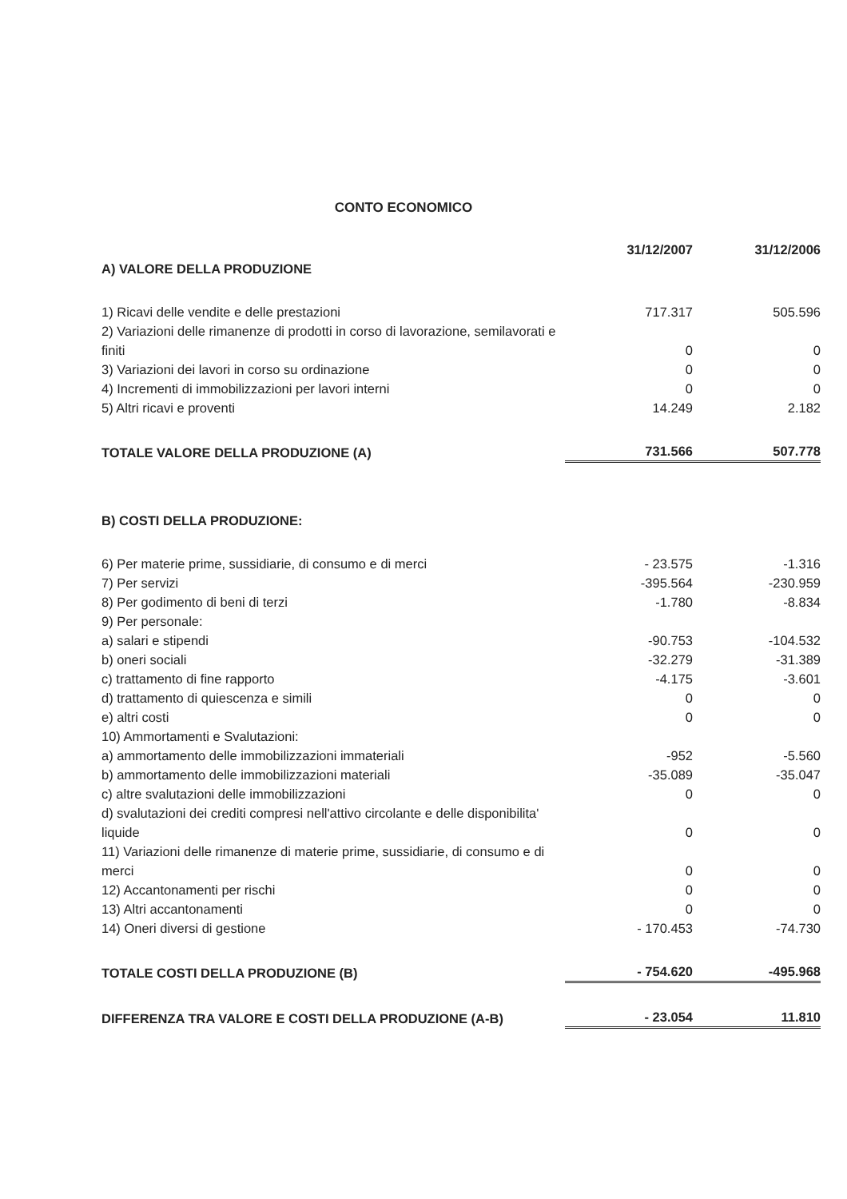CONTO ECONOMICO
| | 31/12/2007 | 31/12/2006 |
| --- | --- | --- |
| A) VALORE DELLA PRODUZIONE | | |
| 1) Ricavi delle vendite e delle prestazioni | 717.317 | 505.596 |
| 2) Variazioni delle rimanenze di prodotti in corso di lavorazione, semilavorati e finiti | 0 | 0 |
| 3) Variazioni dei lavori in corso su ordinazione | 0 | 0 |
| 4) Incrementi di immobilizzazioni per lavori interni | 0 | 0 |
| 5) Altri ricavi e proventi | 14.249 | 2.182 |
| TOTALE VALORE DELLA PRODUZIONE (A) | 731.566 | 507.778 |
| B) COSTI DELLA PRODUZIONE: | | |
| 6) Per materie prime, sussidiarie, di consumo e di merci | - 23.575 | -1.316 |
| 7) Per servizi | -395.564 | -230.959 |
| 8) Per godimento di beni di terzi | -1.780 | -8.834 |
| 9) Per personale: | | |
| a) salari e stipendi | -90.753 | -104.532 |
| b) oneri sociali | -32.279 | -31.389 |
| c) trattamento di fine rapporto | -4.175 | -3.601 |
| d) trattamento di quiescenza e simili | 0 | 0 |
| e) altri costi | 0 | 0 |
| 10) Ammortamenti e Svalutazioni: | | |
| a) ammortamento delle immobilizzazioni immateriali | -952 | -5.560 |
| b) ammortamento delle immobilizzazioni materiali | -35.089 | -35.047 |
| c) altre svalutazioni delle immobilizzazioni | 0 | 0 |
| d) svalutazioni dei crediti compresi nell'attivo circolante e delle disponibilita' liquide | 0 | 0 |
| 11) Variazioni delle rimanenze di materie prime, sussidiarie, di consumo e di merci | 0 | 0 |
| 12) Accantonamenti per rischi | 0 | 0 |
| 13) Altri accantonamenti | 0 | 0 |
| 14) Oneri diversi di gestione | - 170.453 | -74.730 |
| TOTALE COSTI DELLA PRODUZIONE (B) | - 754.620 | -495.968 |
| DIFFERENZA TRA VALORE E COSTI DELLA PRODUZIONE (A-B) | - 23.054 | 11.810 |